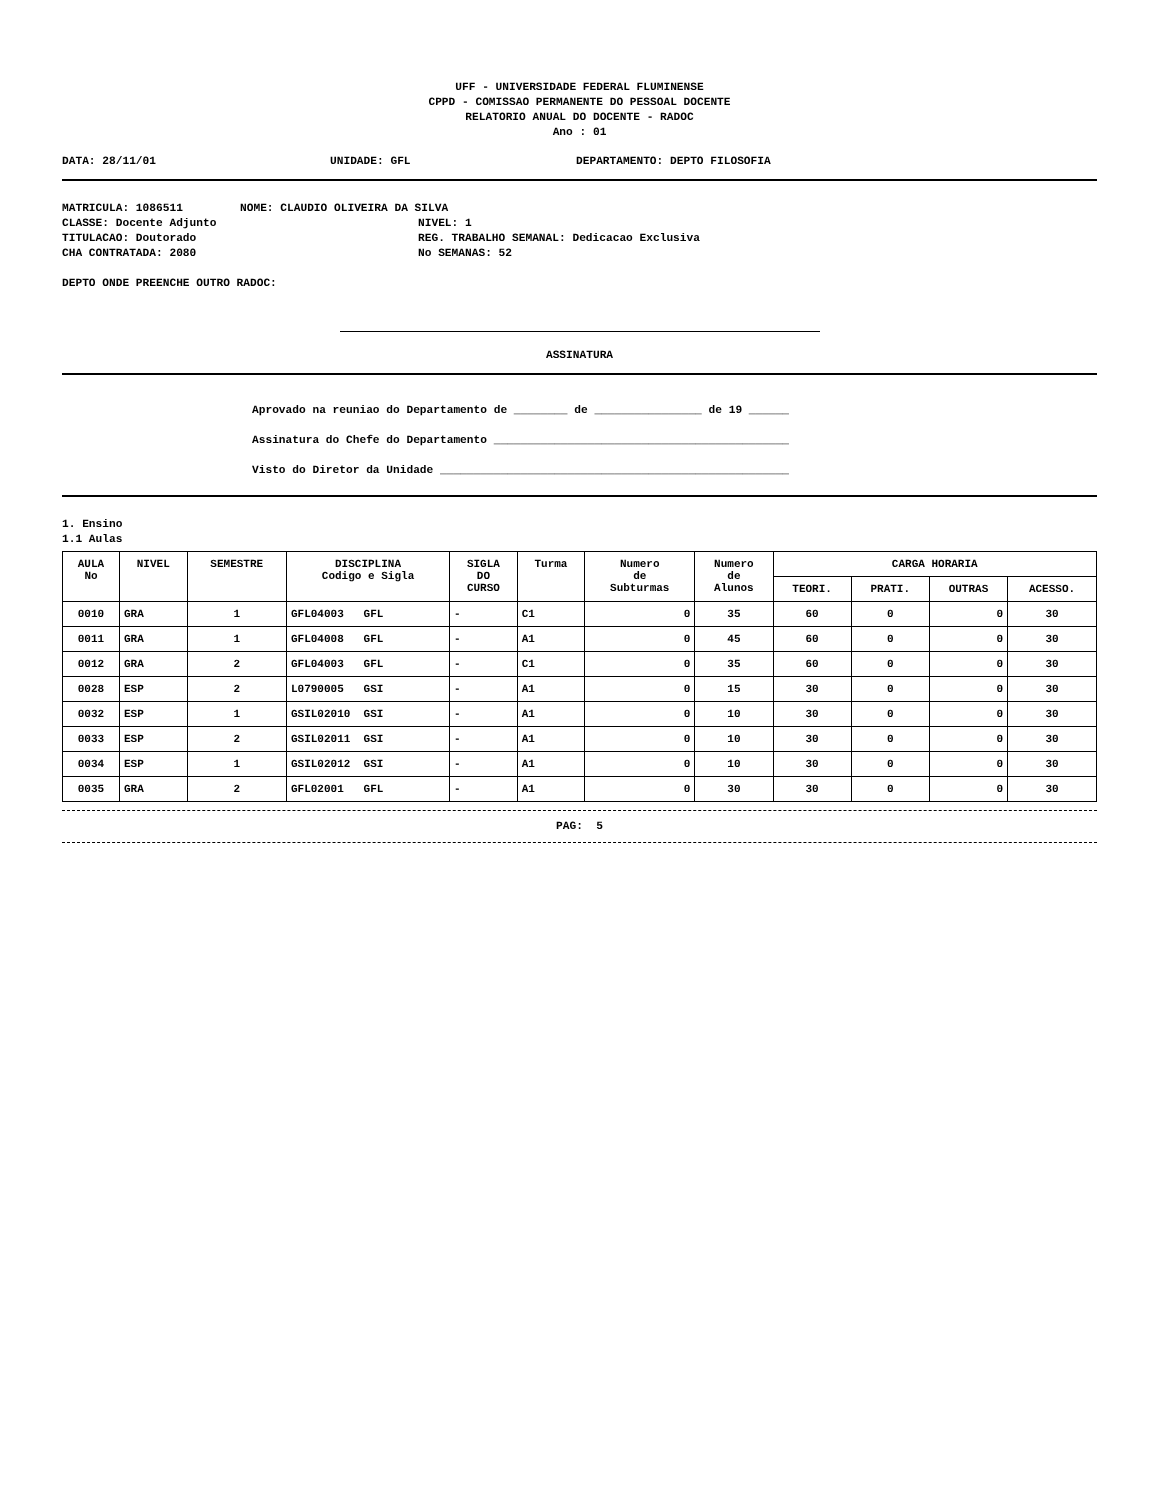UFF - UNIVERSIDADE FEDERAL FLUMINENSE
CPPD - COMISSAO PERMANENTE DO PESSOAL DOCENTE
RELATORIO ANUAL DO DOCENTE - RADOC
Ano : 01
DATA: 28/11/01 UNIDADE: GFL DEPARTAMENTO: DEPTO FILOSOFIA
MATRICULA: 1086511 NOME: CLAUDIO OLIVEIRA DA SILVA
CLASSE: Docente Adjunto NIVEL: 1
TITULACAO: Doutorado REG. TRABALHO SEMANAL: Dedicacao Exclusiva
CHA CONTRATADA: 2080 No SEMANAS: 52
DEPTO ONDE PREENCHE OUTRO RADOC:
ASSINATURA
Aprovado na reuniao do Departamento de ________ de ________________ de 19 ______
Assinatura do Chefe do Departamento ____________________________________________
Visto do Diretor da Unidade ____________________________________________________
1. Ensino
1.1 Aulas
| AULA No | NIVEL | SEMESTRE | DISCIPLINA Codigo e Sigla | SIGLA DO CURSO | Turma | Numero de Subturmas | Numero de Alunos | CARGA HORARIA | | | |
| --- | --- | --- | --- | --- | --- | --- | --- | --- | --- | --- | --- |
| | | | | | | | | TEORI. | PRATI. | OUTRAS | ACESSO. |
| 0010 | GRA | 1 | GFL04003 GFL | - | C1 | 0 | 35 | 60 | 0 | 0 | 30 |
| 0011 | GRA | 1 | GFL04008 GFL | - | A1 | 0 | 45 | 60 | 0 | 0 | 30 |
| 0012 | GRA | 2 | GFL04003 GFL | - | C1 | 0 | 35 | 60 | 0 | 0 | 30 |
| 0028 | ESP | 2 | L0790005 GSI | - | A1 | 0 | 15 | 30 | 0 | 0 | 30 |
| 0032 | ESP | 1 | GSIL02010 GSI | - | A1 | 0 | 10 | 30 | 0 | 0 | 30 |
| 0033 | ESP | 2 | GSIL02011 GSI | - | A1 | 0 | 10 | 30 | 0 | 0 | 30 |
| 0034 | ESP | 1 | GSIL02012 GSI | - | A1 | 0 | 10 | 30 | 0 | 0 | 30 |
| 0035 | GRA | 2 | GFL02001 GFL | - | A1 | 0 | 30 | 30 | 0 | 0 | 30 |
PAG: 5